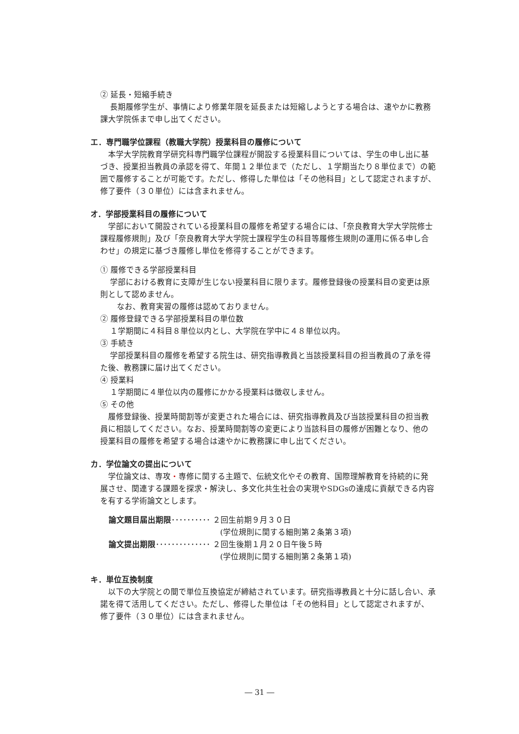② 延長・短縮手続き
長期履修学生が、事情により修業年限を延長または短縮しようとする場合は、速やかに教務課大学院係まで申し出てください。
エ．専門職学位課程（教職大学院）授業科目の履修について
本学大学院教育学研究科専門職学位課程が開設する授業科目については、学生の申し出に基づき、授業担当教員の承認を得て、年間１２単位まで（ただし、１学期当たり８単位まで）の範囲で履修することが可能です。ただし、修得した単位は「その他科目」として認定されますが、修了要件（３０単位）には含まれません。
オ．学部授業科目の履修について
学部において開設されている授業科目の履修を希望する場合には、「奈良教育大学大学院修士課程履修規則」及び「奈良教育大学大学院士課程学生の科目等履修生規則の運用に係る申し合わせ」の規定に基づき履修し単位を修得することができます。
① 履修できる学部授業科目
学部における教育に支障が生じない授業科目に限ります。履修登録後の授業科目の変更は原則として認めません。
なお、教育実習の履修は認めておりません。
② 履修登録できる学部授業科目の単位数
１学期間に４科目８単位以内とし、大学院在学中に４８単位以内。
③ 手続き
学部授業科目の履修を希望する院生は、研究指導教員と当該授業科目の担当教員の了承を得た後、教務課に届け出てください。
④ 授業料
１学期間に４単位以内の履修にかかる授業料は徴収しません。
⑤ その他
履修登録後、授業時間割等が変更された場合には、研究指導教員及び当該授業科目の担当教員に相談してください。なお、授業時間割等の変更により当該科目の履修が困難となり、他の授業科目の履修を希望する場合は速やかに教務課に申し出てください。
カ．学位論文の提出について
学位論文は、専攻・専修に関する主題で、伝統文化やその教育、国際理解教育を持続的に発展させ、関連する課題を探求・解決し、多文化共生社会の実現やSDGsの達成に貢献できる内容を有する学術論文とします。
論文題目届出期限･･････････ ２回生前期９月３０日
(学位規則に関する細則第２条第３項)
論文提出期限･･････････････ ２回生後期１月２０日午後５時
(学位規則に関する細則第２条第１項)
キ．単位互換制度
以下の大学院との間で単位互換協定が締結されています。研究指導教員と十分に話し合い、承諾を得て活用してください。ただし、修得した単位は「その他科目」として認定されますが、修了要件（３０単位）には含まれません。
― 31 ―